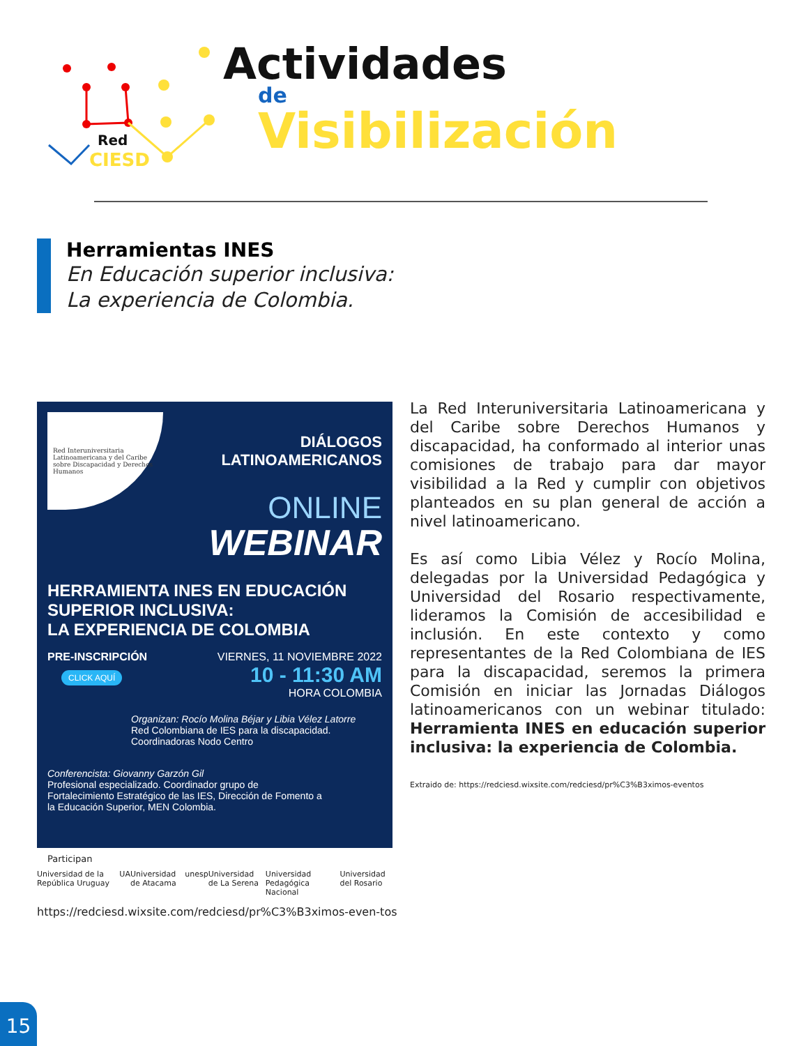Red
CIESD
Actividades
de
Visibilización
Herramientas INES
En Educación superior inclusiva:
La experiencia de Colombia.
Red Interuniversitaria Latinoamericana y del Caribe sobre Discapacidad y Derechos Humanos
DIÁLOGOS
LATINOAMERICANOS
ONLINE
WEBINAR
HERRAMIENTA INES EN EDUCACIÓN SUPERIOR INCLUSIVA:
LA EXPERIENCIA DE COLOMBIA
PRE-INSCRIPCIÓN
CLICK AQUÍ
VIERNES, 11 NOVIEMBRE 2022
10 - 11:30 AM
HORA COLOMBIA
Organizan: Rocío Molina Béjar y Libia Vélez Latorre
Red Colombiana de IES para la discapacidad.
Coordinadoras Nodo Centro
Conferencista: Giovanny Garzón Gil
Profesional especializado. Coordinador grupo de Fortalecimiento Estratégico de las IES, Dirección de Fomento a la Educación Superior, MEN Colombia.
Participan
Universidad de la República Uruguay UA Universidad de Atacama unesp Universidad de La Serena Universidad Pedagógica Nacional Universidad del Rosario
https://redciesd.wixsite.com/redciesd/pr%C3%B3ximos-even-tos
La Red Interuniversitaria Latinoamericana y del Caribe sobre Derechos Humanos y discapacidad, ha conformado al interior unas comisiones de trabajo para dar mayor visibilidad a la Red y cumplir con objetivos planteados en su plan general de acción a nivel latinoamericano.
Es así como Libia Vélez y Rocío Molina, delegadas por la Universidad Pedagógica y Universidad del Rosario respectivamente, lideramos la Comisión de accesibilidad e inclusión. En este contexto y como representantes de la Red Colombiana de IES para la discapacidad, seremos la primera Comisión en iniciar las Jornadas Diálogos latinoamericanos con un webinar titulado: Herramienta INES en educación superior inclusiva: la experiencia de Colombia.
Extraido de: https://redciesd.wixsite.com/redciesd/pr%C3%B3ximos-eventos
15